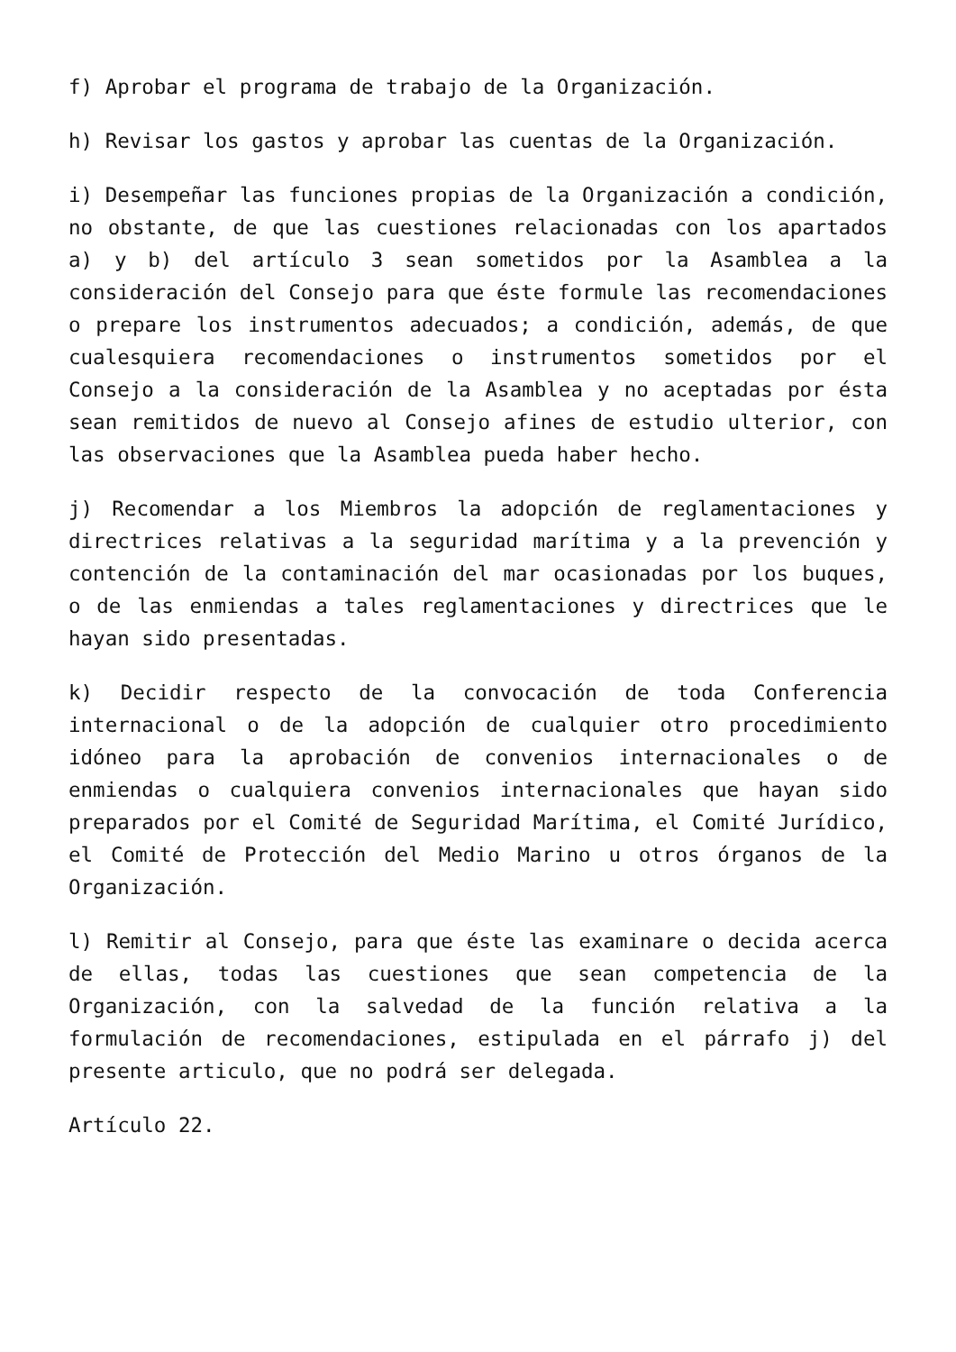f) Aprobar el programa de trabajo de la Organización.
h) Revisar los gastos y aprobar las cuentas de la Organización.
i) Desempeñar las funciones propias de la Organización a condición, no obstante, de que las cuestiones relacionadas con los apartados a) y b) del artículo 3 sean sometidos por la Asamblea a la consideración del Consejo para que éste formule las recomendaciones o prepare los instrumentos adecuados; a condición, además, de que cualesquiera recomendaciones o instrumentos sometidos por el Consejo a la consideración de la Asamblea y no aceptadas por ésta sean remitidos de nuevo al Consejo afines de estudio ulterior, con las observaciones que la Asamblea pueda haber hecho.
j) Recomendar a los Miembros la adopción de reglamentaciones y directrices relativas a la seguridad marítima y a la prevención y contención de la contaminación del mar ocasionadas por los buques, o de las enmiendas a tales reglamentaciones y directrices que le hayan sido presentadas.
k) Decidir respecto de la convocación de toda Conferencia internacional o de la adopción de cualquier otro procedimiento idóneo para la aprobación de convenios internacionales o de enmiendas o cualquiera convenios internacionales que hayan sido preparados por el Comité de Seguridad Marítima, el Comité Jurídico, el Comité de Protección del Medio Marino u otros órganos de la Organización.
l) Remitir al Consejo, para que éste las examinare o decida acerca de ellas, todas las cuestiones que sean competencia de la Organización, con la salvedad de la función relativa a la formulación de recomendaciones, estipulada en el párrafo j) del presente articulo, que no podrá ser delegada.
Artículo 22.